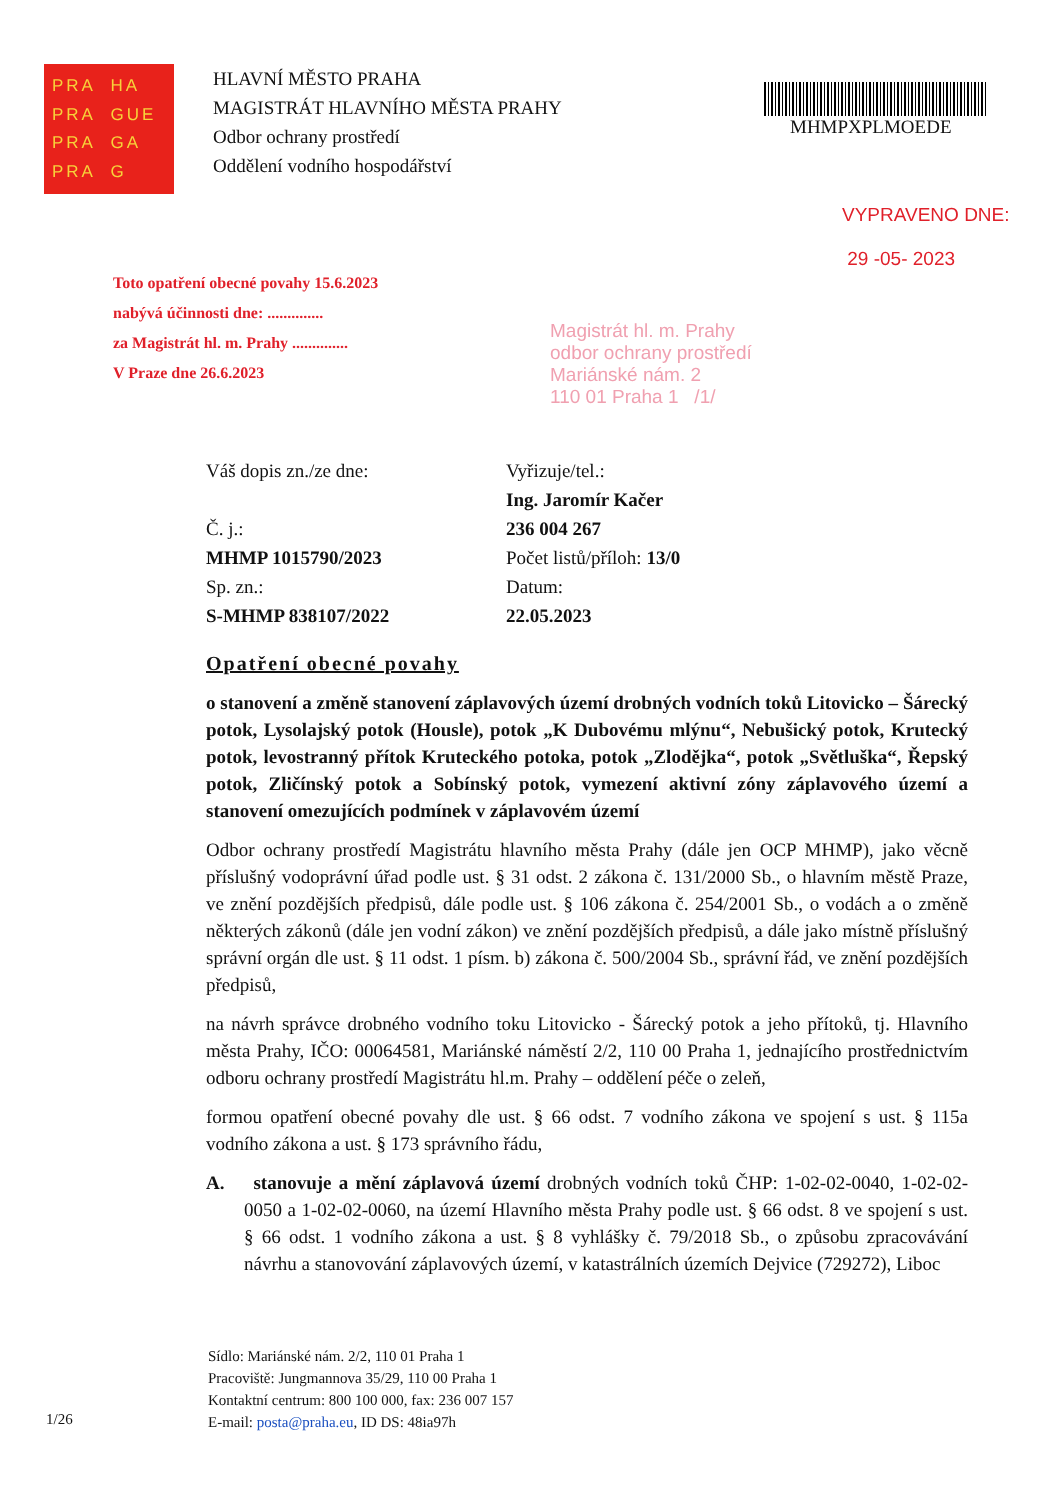PRA HA PRA GUE PRA GA PRA G
HLAVNÍ MĚSTO PRAHA
MAGISTRÁT HLAVNÍHO MĚSTA PRAHY
Odbor ochrany prostředí
Oddělení vodního hospodářství
MHMPXPLMOEDE
VYPRAVENO DNE:
29 -05- 2023
Toto opatření obecné povahy 15.6.2023
nabývá účinnosti dne: ..............
za Magistrát hl. m. Prahy ..............
V Praze dne 26.6.2023
Magistrát hl. m. Prahy
odbor ochrany prostředí
Mariánské nám. 2
110 01 Praha 1 /1/
Váš dopis zn./ze dne:
Č. j.:
MHMP 1015790/2023
Sp. zn.:
S-MHMP 838107/2022
Vyřizuje/tel.:
Ing. Jaromír Kačer
236 004 267
Počet listů/příloh: 13/0
Datum:
22.05.2023
Opatření obecné povahy
o stanovení a změně stanovení záplavových území drobných vodních toků Litovicko – Šárecký potok, Lysolajský potok (Housle), potok „K Dubovému mlýnu“, Nebušický potok, Krutecký potok, levostranný přítok Kruteckého potoka, potok „Zlodějka“, potok „Světluška“, Řepský potok, Zličínský potok a Sobínský potok, vymezení aktivní zóny záplavového území a stanovení omezujících podmínek v záplavovém území
Odbor ochrany prostředí Magistrátu hlavního města Prahy (dále jen OCP MHMP), jako věcně příslušný vodoprávní úřad podle ust. § 31 odst. 2 zákona č. 131/2000 Sb., o hlavním městě Praze, ve znění pozdějších předpisů, dále podle ust. § 106 zákona č. 254/2001 Sb., o vodách a o změně některých zákonů (dále jen vodní zákon) ve znění pozdějších předpisů, a dále jako místně příslušný správní orgán dle ust. § 11 odst. 1 písm. b) zákona č. 500/2004 Sb., správní řád, ve znění pozdějších předpisů,
na návrh správce drobného vodního toku Litovicko - Šárecký potok a jeho přítoků, tj. Hlavního města Prahy, IČO: 00064581, Mariánské náměstí 2/2, 110 00 Praha 1, jednajícího prostřednictvím odboru ochrany prostředí Magistrátu hl.m. Prahy – oddělení péče o zeleň,
formou opatření obecné povahy dle ust. § 66 odst. 7 vodního zákona ve spojení s ust. § 115a vodního zákona a ust. § 173 správního řádu,
A. stanovuje a mění záplavová území drobných vodních toků ČHP: 1-02-02-0040, 1-02-02-0050 a 1-02-02-0060, na území Hlavního města Prahy podle ust. § 66 odst. 8 ve spojení s ust. § 66 odst. 1 vodního zákona a ust. § 8 vyhlášky č. 79/2018 Sb., o způsobu zpracovávání návrhu a stanovování záplavových území, v katastrálních územích Dejvice (729272), Liboc
Sídlo: Mariánské nám. 2/2, 110 01 Praha 1
Pracoviště: Jungmannova 35/29, 110 00 Praha 1
Kontaktní centrum: 800 100 000, fax: 236 007 157
E-mail: posta@praha.eu, ID DS: 48ia97h
1/26